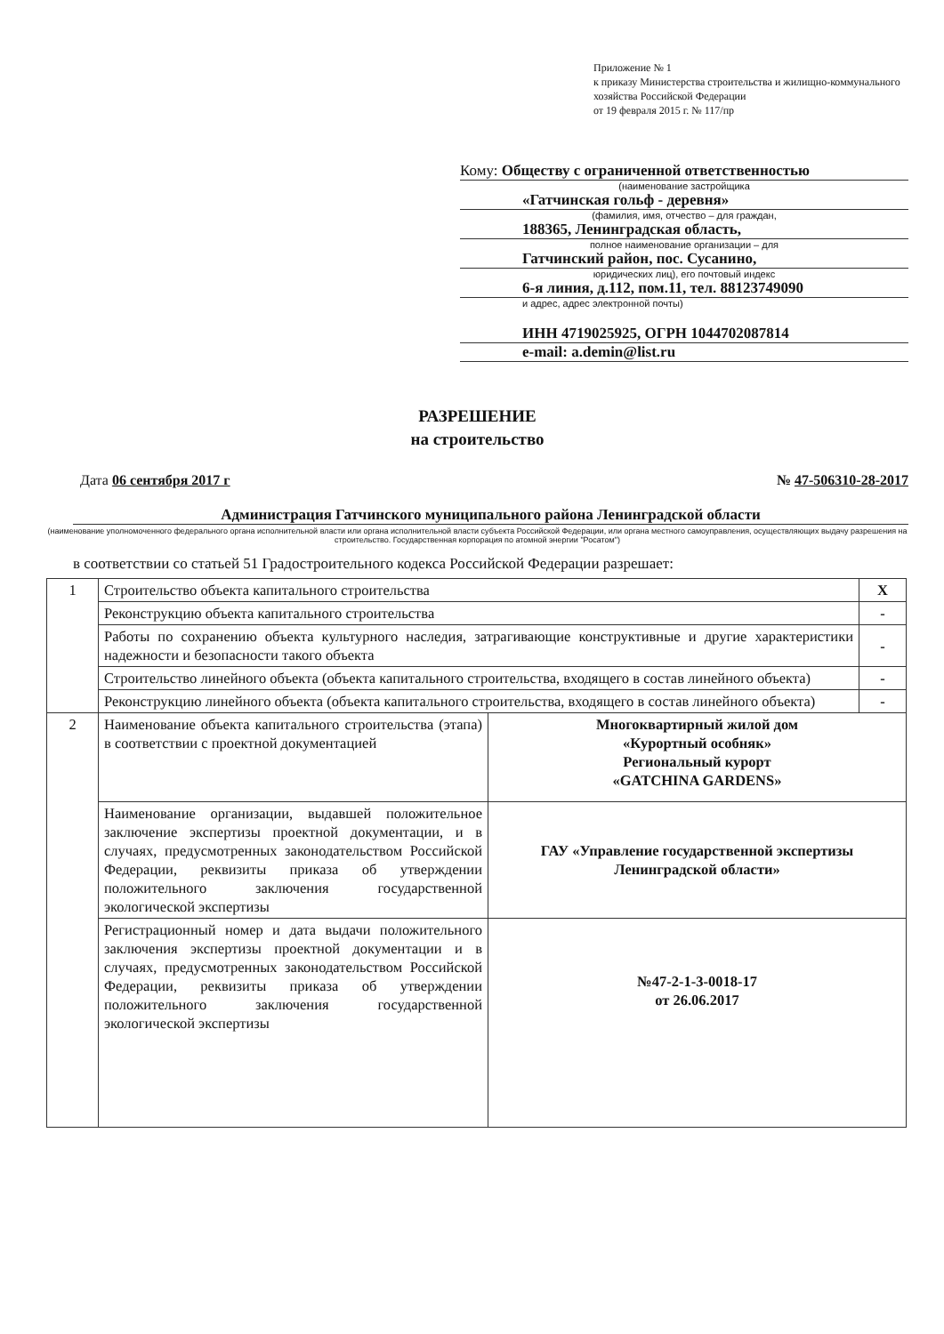Приложение № 1
к приказу Министерства строительства и жилищно-коммунального хозяйства Российской Федерации
от 19 февраля 2015 г. № 117/пр
Кому: Обществу с ограниченной ответственностью
(наименование застройщика
«Гатчинская гольф - деревня»
(фамилия, имя, отчество – для граждан,
188365, Ленинградская область,
полное наименование организации – для
Гатчинский район, пос. Сусанино,
юридических лиц), его почтовый индекс
6-я линия, д.112, пом.11, тел. 88123749090
и адрес, адрес электронной почты)
ИНН 4719025925, ОГРН 1044702087814
e-mail: a.demin@list.ru
РАЗРЕШЕНИЕ
на строительство
Дата 06 сентября 2017 г № 47-506310-28-2017
Администрация Гатчинского муниципального района Ленинградской области
(наименование уполномоченного федерального органа исполнительной власти или органа исполнительной власти субъекта Российской Федерации, или органа местного самоуправления, осуществляющих выдачу разрешения на строительство. Государственная корпорация по атомной энергии "Росатом")
в соответствии со статьей 51 Градостроительного кодекса Российской Федерации разрешает:
| 1 | Строительство объекта капитального строительства | | X |
| | Реконструкцию объекта капитального строительства | | - |
| | Работы по сохранению объекта культурного наследия, затрагивающие конструктивные и другие характеристики надежности и безопасности такого объекта | | - |
| | Строительство линейного объекта (объекта капитального строительства, входящего в состав линейного объекта) | | - |
| | Реконструкцию линейного объекта (объекта капитального строительства, входящего в состав линейного объекта) | | - |
| 2 | Наименование объекта капитального строительства (этапа) в соответствии с проектной документацией | Многоквартирный жилой дом «Курортный особняк» Региональный курорт «GATCHINA GARDENS» | |
| | Наименование организации, выдавшей положительное заключение экспертизы проектной документации, и в случаях, предусмотренных законодательством Российской Федерации, реквизиты приказа об утверждении положительного заключения государственной экологической экспертизы | ГАУ «Управление государственной экспертизы Ленинградской области» | |
| | Регистрационный номер и дата выдачи положительного заключения экспертизы проектной документации и в случаях, предусмотренных законодательством Российской Федерации, реквизиты приказа об утверждении положительного заключения государственной экологической экспертизы | №47-2-1-3-0018-17 от 26.06.2017 | |